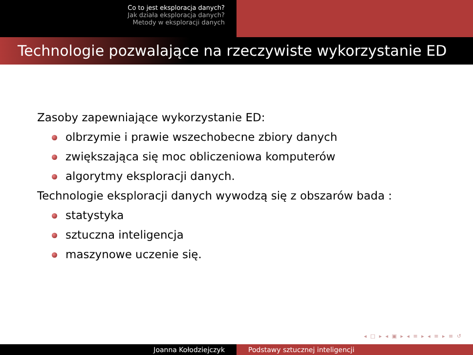Co to jest eksploracja danych?
Jak działa eksploracja danych?
Metody w eksploracji danych
Technologie pozwalające na rzeczywiste wykorzystanie ED
Zasoby zapewniające wykorzystanie ED:
olbrzymie i prawie wszechobecne zbiory danych
zwiększająca się moc obliczeniowa komputerów
algorytmy eksploracji danych.
Technologie eksploracji danych wywodzą się z obszarów bada :
statystyka
sztuczna inteligencja
maszynowe uczenie się.
◂ □ ▸ ◂ ▣ ▸ ◂ ≡ ▸ ◂ ≡ ▸ ≡ ↺
Joanna Kołodziejczyk Podstawy sztucznej inteligencji